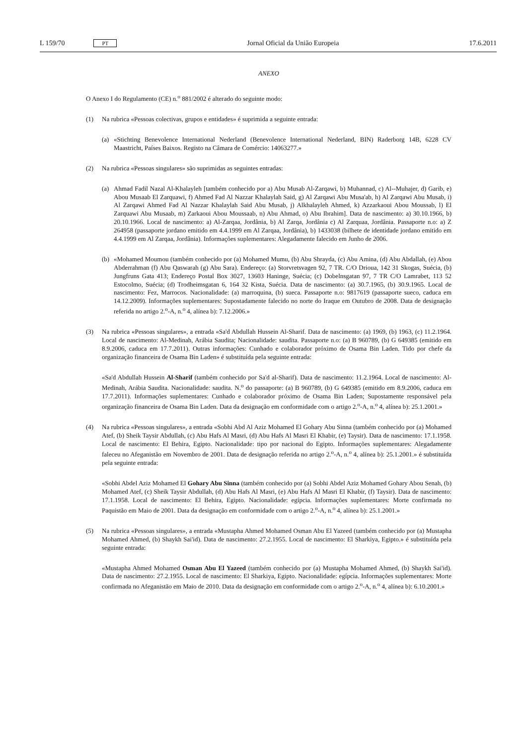L 159/70 PT Jornal Oficial da União Europeia 17.6.2011
ANEXO
O Anexo I do Regulamento (CE) n.<sup>o</sup> 881/2002 é alterado do seguinte modo:
(1) Na rubrica «Pessoas colectivas, grupos e entidades» é suprimida a seguinte entrada:
(a) «Stichting Benevolence International Nederland (Benevolence International Nederland, BIN) Raderborg 14B, 6228 CV Maastricht, Países Baixos. Registo na Câmara de Comércio: 14063277.»
(2) Na rubrica «Pessoas singulares» são suprimidas as seguintes entradas:
(a) Ahmad Fadil Nazal Al-Khalayleh [também conhecido por a) Abu Musab Al-Zarqawi, b) Muhannad, c) Al--Muhajer, d) Garib, e) Abou Musaab El Zarquawi, f) Ahmed Fad Al Nazzar Khalaylah Said, g) Al Zarqawi Abu Musa'ab, h) Al Zarqawi Abu Musab, i) Al Zarqawi Ahmed Fad Al Nazzar Khalaylah Said Abu Musab, j) Alkhalayleh Ahmed, k) Azzarkaoui Abou Moussab, l) El Zarquawi Abu Musaab, m) Zarkaoui Abou Moussaab, n) Abu Ahmad, o) Abu Ibrahim]. Data de nascimento: a) 30.10.1966, b) 20.10.1966. Local de nascimento: a) Al-Zarqaa, Jordânia, b) Al Zarqa, Jordânia c) Al Zarquaa, Jordânia. Passaporte n.o: a) Z 264958 (passaporte jordano emitido em 4.4.1999 em Al Zarqaa, Jordânia), b) 1433038 (bilhete de identidade jordano emitido em 4.4.1999 em Al Zarqaa, Jordânia). Informações suplementares: Alegadamente falecido em Junho de 2006.
(b) «Mohamed Moumou (também conhecido por (a) Mohamed Mumu, (b) Abu Shrayda, (c) Abu Amina, (d) Abu Abdallah, (e) Abou Abderrahman (f) Abu Qaswarah (g) Abu Sara). Endereço: (a) Storvretsvagen 92, 7 TR. C/O Drioua, 142 31 Skogas, Suécia, (b) Jungfruns Gata 413; Endereço Postal Box 3027, 13603 Haninge, Suécia; (c) Dobelnsgatan 97, 7 TR C/O Lamrabet, 113 52 Estocolmo, Suécia; (d) Trodheimsgatan 6, 164 32 Kista, Suécia. Data de nascimento: (a) 30.7.1965, (b) 30.9.1965. Local de nascimento: Fez, Marrocos. Nacionalidade: (a) marroquina, (b) sueca. Passaporte n.o: 9817619 (passaporte sueco, caduca em 14.12.2009). Informações suplementares: Supostadamente falecido no norte do Iraque em Outubro de 2008. Data de designação referida no artigo 2.<sup>o</sup>-A, n.<sup>o</sup> 4, alínea b): 7.12.2006.»
(3) Na rubrica «Pessoas singulares», a entrada «Sa'd Abdullah Hussein Al-Sharif. Data de nascimento: (a) 1969, (b) 1963, (c) 11.2.1964. Local de nascimento: Al-Medinah, Arábia Saudita; Nacionalidade: saudita. Passaporte n.o: (a) B 960789, (b) G 649385 (emitido em 8.9.2006, caduca em 17.7.2011). Outras informações: Cunhado e colaborador próximo de Osama Bin Laden. Tido por chefe da organização financeira de Osama Bin Laden» é substituída pela seguinte entrada:
«Sa'd Abdullah Hussein Al-Sharif (também conhecido por Sa'd al-Sharif). Data de nascimento: 11.2.1964. Local de nascimento: Al-Medinah, Arábia Saudita. Nacionalidade: saudita. N.<sup>o</sup> do passaporte: (a) B 960789, (b) G 649385 (emitido em 8.9.2006, caduca em 17.7.2011). Informações suplementares: Cunhado e colaborador próximo de Osama Bin Laden; Supostamente responsável pela organização financeira de Osama Bin Laden. Data da designação em conformidade com o artigo 2.<sup>o</sup>-A, n.<sup>o</sup> 4, alínea b): 25.1.2001.»
(4) Na rubrica «Pessoas singulares», a entrada «Sobhi Abd Al Aziz Mohamed El Gohary Abu Sinna (também conhecido por (a) Mohamed Atef, (b) Sheik Taysir Abdullah, (c) Abu Hafs Al Masri, (d) Abu Hafs Al Masri El Khabir, (e) Taysir). Data de nascimento: 17.1.1958. Local de nascimento: El Behira, Egipto. Nacionalidade: tipo por nacional do Egipto. Informações suplementares: Alegadamente faleceu no Afeganistão em Novembro de 2001. Data de designação referida no artigo 2.<sup>o</sup>-A, n.<sup>o</sup> 4, alínea b): 25.1.2001.» é substituída pela seguinte entrada:
«Sobhi Abdel Aziz Mohamed El Gohary Abu Sinna (também conhecido por (a) Sobhi Abdel Aziz Mohamed Gohary Abou Senah, (b) Mohamed Atef, (c) Sheik Taysir Abdullah, (d) Abu Hafs Al Masri, (e) Abu Hafs Al Masri El Khabir, (f) Taysir). Data de nascimento: 17.1.1958. Local de nascimento: El Behira, Egipto. Nacionalidade: egípcia. Informações suplementares: Morte confirmada no Paquistão em Maio de 2001. Data da designação em conformidade com o artigo 2.<sup>o</sup>-A, n.<sup>o</sup> 4, alínea b): 25.1.2001.»
(5) Na rubrica «Pessoas singulares», a entrada «Mustapha Ahmed Mohamed Osman Abu El Yazeed (também conhecido por (a) Mustapha Mohamed Ahmed, (b) Shaykh Sai'id). Data de nascimento: 27.2.1955. Local de nascimento: El Sharkiya, Egipto.» é substituída pela seguinte entrada:
«Mustapha Ahmed Mohamed Osman Abu El Yazeed (também conhecido por (a) Mustapha Mohamed Ahmed, (b) Shaykh Sai'id). Data de nascimento: 27.2.1955. Local de nascimento: El Sharkiya, Egipto. Nacionalidade: egípcia. Informações suplementares: Morte confirmada no Afeganistão em Maio de 2010. Data da designação em conformidade com o artigo 2.<sup>o</sup>-A, n.<sup>o</sup> 4, alínea b): 6.10.2001.»